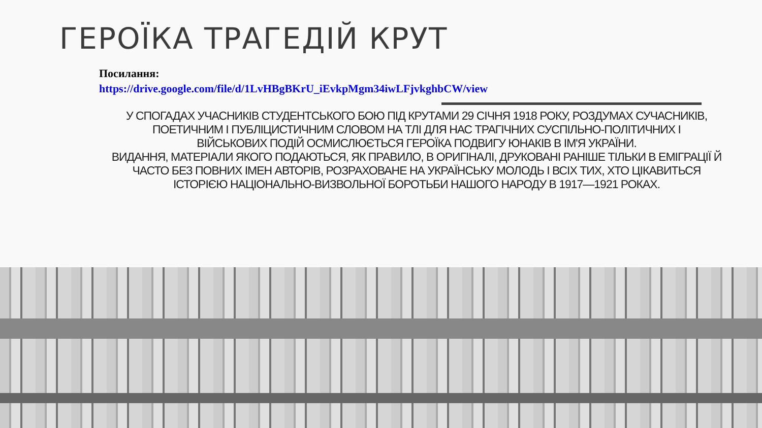ГЕРОЇКА ТРАГЕДІЙ КРУТ
Посилання:
https://drive.google.com/file/d/1LvHBgBKrU_iEvkpMgm34iwLFjvkghbCW/view
У СПОГАДАХ УЧАСНИКІВ СТУДЕНТСЬКОГО БОЮ ПІД КРУТАМИ 29 СІЧНЯ 1918 РОКУ, РОЗДУМАХ СУЧАСНИКІВ,
ПОЕТИЧНИМ І ПУБЛІЦИСТИЧНИМ СЛОВОМ НА ТЛІ ДЛЯ НАС ТРАГІЧНИХ СУСПІЛЬНО-ПОЛІТИЧНИХ І
ВІЙСЬКОВИХ ПОДІЙ ОСМИСЛЮЄТЬСЯ ГЕРОЇКА ПОДВИГУ ЮНАКІВ В ІМ'Я УКРАЇНИ.
ВИДАННЯ, МАТЕРІАЛИ ЯКОГО ПОДАЮТЬСЯ, ЯК ПРАВИЛО, В ОРИГІНАЛІ, ДРУКОВАНІ РАНІШЕ ТІЛЬКИ В ЕМІГРАЦІЇ Й
ЧАСТО БЕЗ ПОВНИХ ІМЕН АВТОРІВ, РОЗРАХОВАНЕ НА УКРАЇНСЬКУ МОЛОДЬ І ВСІХ ТИХ, ХТО ЦІКАВИТЬСЯ
ІСТОРІЄЮ НАЦІОНАЛЬНО-ВИЗВОЛЬНОЇ БОРОТЬБИ НАШОГО НАРОДУ В 1917—1921 РОКАХ.